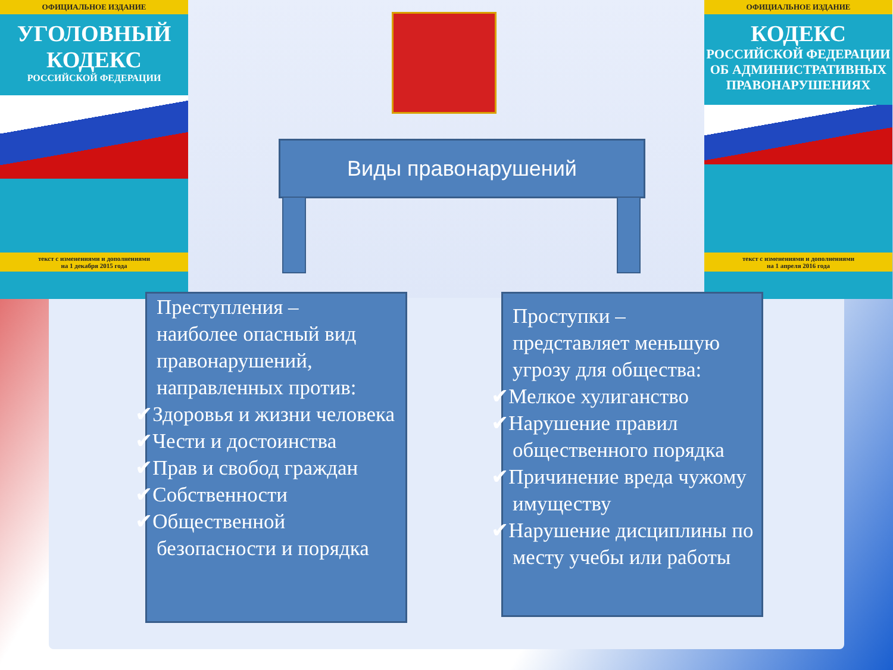ОФИЦИАЛЬНОЕ ИЗДАНИЕ
УГОЛОВНЫЙ
КОДЕКС
РОССИЙСКОЙ ФЕДЕРАЦИИ
текст с изменениями и дополнениями
на 1 декабря 2015 года
ОФИЦИАЛЬНОЕ ИЗДАНИЕ
КОДЕКС
РОССИЙСКОЙ ФЕДЕРАЦИИ
ОБ АДМИНИСТРАТИВНЫХ
ПРАВОНАРУШЕНИЯХ
текст с изменениями и дополнениями
на 1 апреля 2016 года
Виды правонарушений
Преступления –
наиболее опасный вид правонарушений, направленных против:
✔Здоровья и жизни человека
✔Чести и достоинства
✔Прав и свобод граждан
✔Собственности
✔Общественной безопасности и порядка
Проступки –
представляет меньшую угрозу для общества:
✔Мелкое хулиганство
✔Нарушение правил общественного порядка
✔Причинение вреда чужому имуществу
✔Нарушение дисциплины по месту учебы или работы